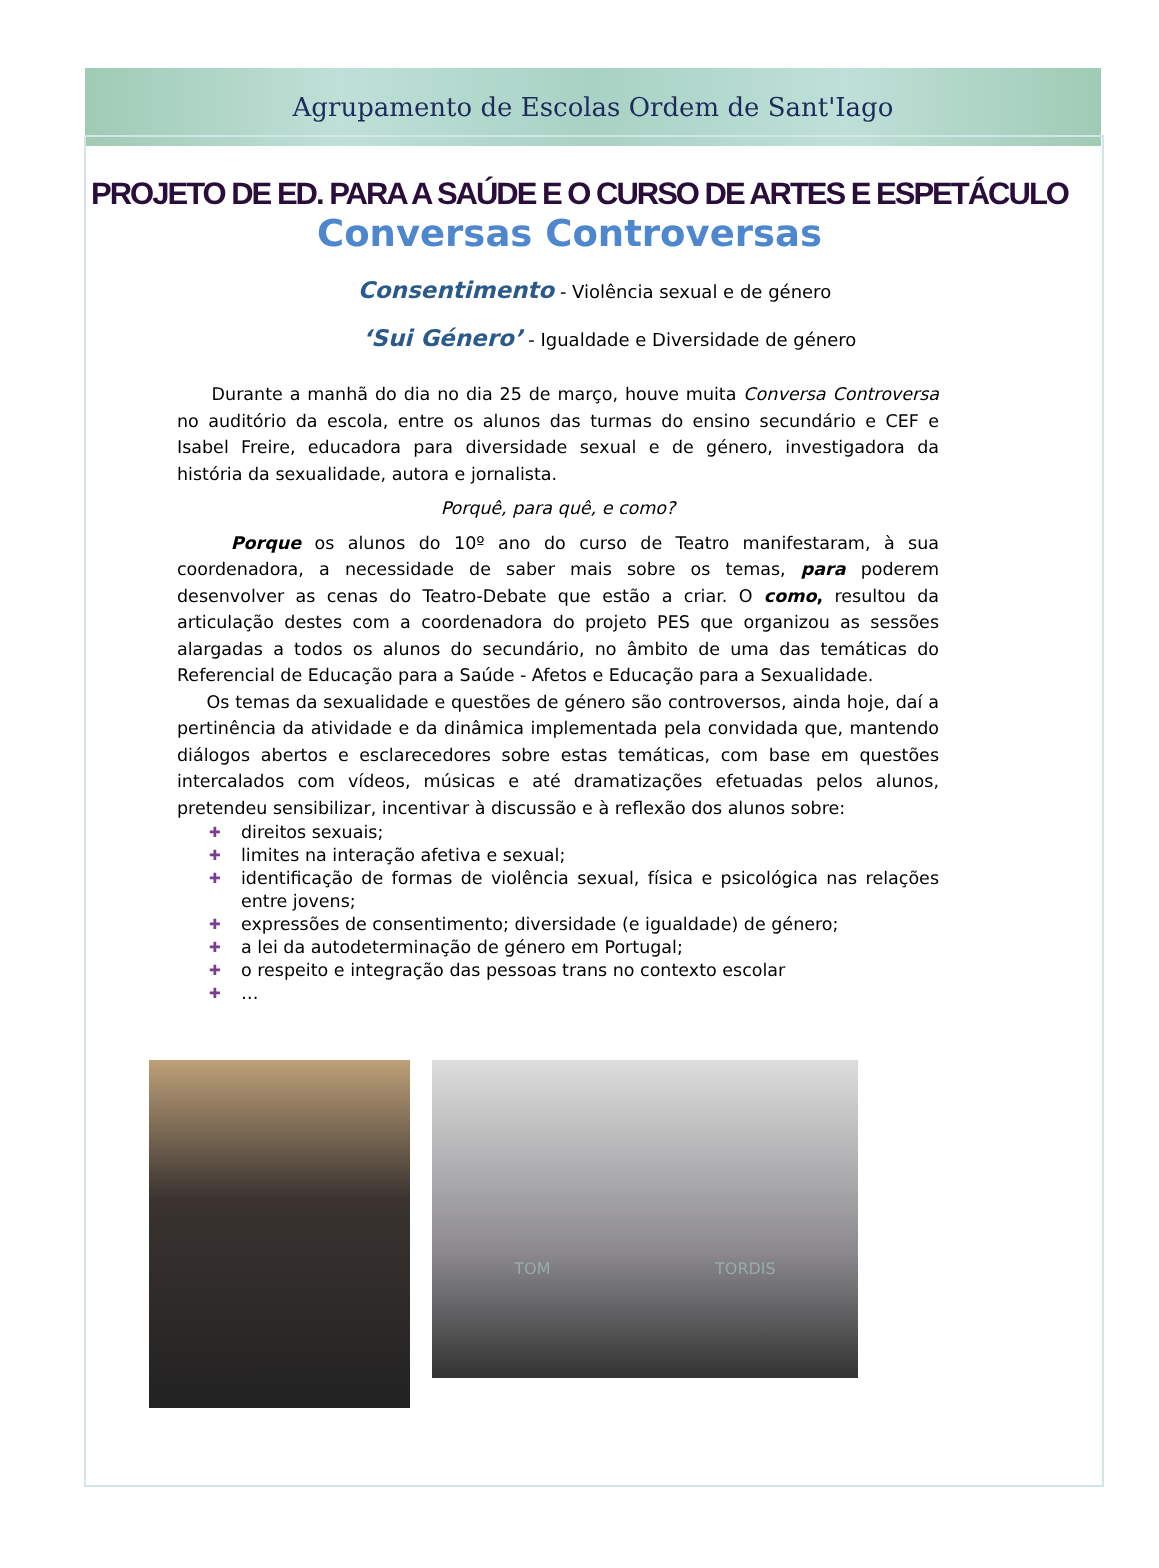Agrupamento de Escolas Ordem de Sant'Iago
PROJETO DE ED. PARA A SAÚDE E O CURSO DE ARTES E ESPETÁCULO
Conversas Controversas
Consentimento - Violência sexual e de género
‘Sui Género’ - Igualdade e Diversidade de género
Durante a manhã do dia no dia 25 de março, houve muita Conversa Controversa no auditório da escola, entre os alunos das turmas do ensino secundário e CEF e Isabel Freire, educadora para diversidade sexual e de género, investigadora da história da sexualidade, autora e jornalista.
Porquê, para quê, e como?
Porque os alunos do 10º ano do curso de Teatro manifestaram, à sua coordenadora, a necessidade de saber mais sobre os temas, para poderem desenvolver as cenas do Teatro-Debate que estão a criar. O como, resultou da articulação destes com a coordenadora do projeto PES que organizou as sessões alargadas a todos os alunos do secundário, no âmbito de uma das temáticas do Referencial de Educação para a Saúde - Afetos e Educação para a Sexualidade.
Os temas da sexualidade e questões de género são controversos, ainda hoje, daí a pertinência da atividade e da dinâmica implementada pela convidada que, mantendo diálogos abertos e esclarecedores sobre estas temáticas, com base em questões intercalados com vídeos, músicas e até dramatizações efetuadas pelos alunos, pretendeu sensibilizar, incentivar à discussão e à reflexão dos alunos sobre:
✚ direitos sexuais;
✚ limites na interação afetiva e sexual;
✚ identificação de formas de violência sexual, física e psicológica nas relações entre jovens;
✚ expressões de consentimento; diversidade (e igualdade) de género;
✚ a lei da autodeterminação de género em Portugal;
✚ o respeito e integração das pessoas trans no contexto escolar
✚ …
TOM TORDIS